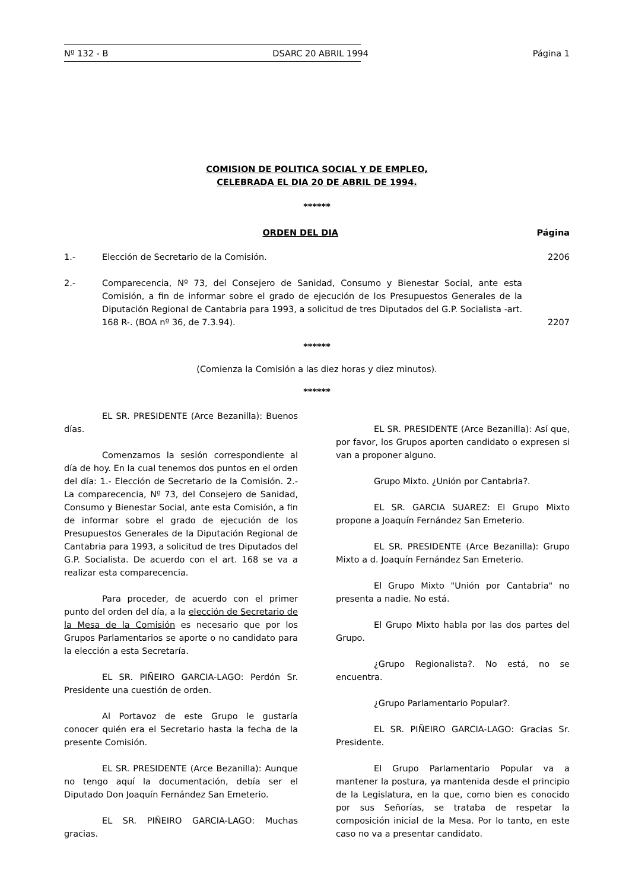Nº 132 - B DSARC 20 ABRIL 1994 Página 1
COMISION DE POLITICA SOCIAL Y DE EMPLEO,
CELEBRADA EL DIA 20 DE ABRIL DE 1994.
******
ORDEN DEL DIA Página
1.- Elección de Secretario de la Comisión. 2206
2.- Comparecencia, Nº 73, del Consejero de Sanidad, Consumo y Bienestar Social, ante esta Comisión, a fin de informar sobre el grado de ejecución de los Presupuestos Generales de la Diputación Regional de Cantabria para 1993, a solicitud de tres Diputados del G.P. Socialista -art. 168 R-. (BOA nº 36, de 7.3.94). 2207
******
(Comienza la Comisión a las diez horas y diez minutos).
******
EL SR. PRESIDENTE (Arce Bezanilla): Buenos días.
Comenzamos la sesión correspondiente al día de hoy. En la cual tenemos dos puntos en el orden del día: 1.- Elección de Secretario de la Comisión. 2.- La comparecencia, Nº 73, del Consejero de Sanidad, Consumo y Bienestar Social, ante esta Comisión, a fin de informar sobre el grado de ejecución de los Presupuestos Generales de la Diputación Regional de Cantabria para 1993, a solicitud de tres Diputados del G.P. Socialista. De acuerdo con el art. 168 se va a realizar esta comparecencia.
Para proceder, de acuerdo con el primer punto del orden del día, a la elección de Secretario de la Mesa de la Comisión es necesario que por los Grupos Parlamentarios se aporte o no candidato para la elección a esta Secretaría.
EL SR. PIÑEIRO GARCIA-LAGO: Perdón Sr. Presidente una cuestión de orden.
Al Portavoz de este Grupo le gustaría conocer quién era el Secretario hasta la fecha de la presente Comisión.
EL SR. PRESIDENTE (Arce Bezanilla): Aunque no tengo aquí la documentación, debía ser el Diputado Don Joaquín Fernández San Emeterio.
EL SR. PIÑEIRO GARCIA-LAGO: Muchas gracias.
EL SR. PRESIDENTE (Arce Bezanilla): Así que, por favor, los Grupos aporten candidato o expresen si van a proponer alguno.
Grupo Mixto. ¿Unión por Cantabria?.
EL SR. GARCIA SUAREZ: El Grupo Mixto propone a Joaquín Fernández San Emeterio.
EL SR. PRESIDENTE (Arce Bezanilla): Grupo Mixto a d. Joaquín Fernández San Emeterio.
El Grupo Mixto "Unión por Cantabria" no presenta a nadie. No está.
El Grupo Mixto habla por las dos partes del Grupo.
¿Grupo Regionalista?. No está, no se encuentra.
¿Grupo Parlamentario Popular?.
EL SR. PIÑEIRO GARCIA-LAGO: Gracias Sr. Presidente.
El Grupo Parlamentario Popular va a mantener la postura, ya mantenida desde el principio de la Legislatura, en la que, como bien es conocido por sus Señorías, se trataba de respetar la composición inicial de la Mesa. Por lo tanto, en este caso no va a presentar candidato.